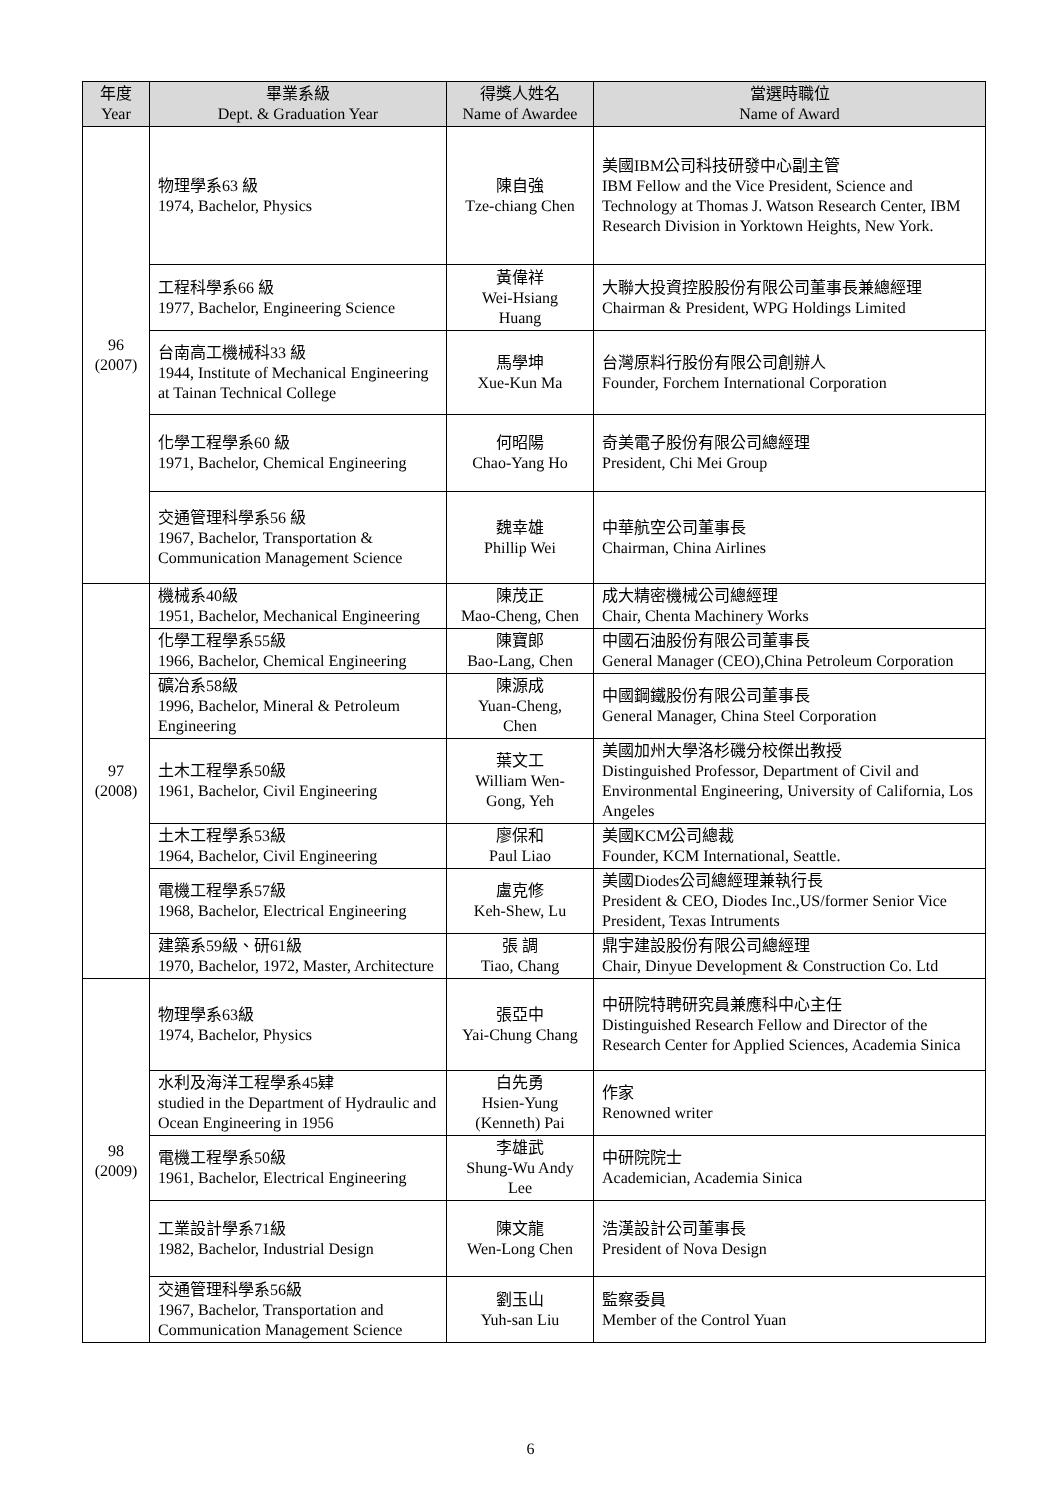| 年度 Year | 畢業系級 Dept. & Graduation Year | 得獎人姓名 Name of Awardee | 當選時職位 Name of Award |
| --- | --- | --- | --- |
| 96 (2007) | 物理學系63 級 1974, Bachelor, Physics | 陳自強 Tze-chiang Chen | 美國IBM公司科技研發中心副主管 IBM Fellow and the Vice President, Science and Technology at Thomas J. Watson Research Center, IBM Research Division in Yorktown Heights, New York. |
| | 工程科學系66 級 1977, Bachelor, Engineering Science | 黃偉祥 Wei-Hsiang Huang | 大聯大投資控股股份有限公司董事長兼總經理 Chairman & President, WPG Holdings Limited |
| | 台南高工機械科33 級 1944, Institute of Mechanical Engineering at Tainan Technical College | 馬學坤 Xue-Kun Ma | 台灣原料行股份有限公司創辦人 Founder, Forchem International Corporation |
| | 化學工程學系60 級 1971, Bachelor, Chemical Engineering | 何昭陽 Chao-Yang Ho | 奇美電子股份有限公司總經理 President, Chi Mei Group |
| | 交通管理科學系56 級 1967, Bachelor, Transportation & Communication Management Science | 魏幸雄 Phillip Wei | 中華航空公司董事長 Chairman, China Airlines |
| 97 (2008) | 機械系40級 1951, Bachelor, Mechanical Engineering | 陳茂正 Mao-Cheng, Chen | 成大精密機械公司總經理 Chair, Chenta Machinery Works |
| | 化學工程學系55級 1966, Bachelor, Chemical Engineering | 陳寶郎 Bao-Lang, Chen | 中國石油股份有限公司董事長 General Manager (CEO),China Petroleum Corporation |
| | 礦冶系58級 1996, Bachelor, Mineral & Petroleum Engineering | 陳源成 Yuan-Cheng, Chen | 中國鋼鐵股份有限公司董事長 General Manager, China Steel Corporation |
| | 土木工程學系50級 1961, Bachelor, Civil Engineering | 葉文工 William Wen- Gong, Yeh | 美國加州大學洛杉磯分校傑出教授 Distinguished Professor, Department of Civil and Environmental Engineering, University of California, Los Angeles |
| | 土木工程學系53級 1964, Bachelor, Civil Engineering | 廖保和 Paul Liao | 美國KCM公司總裁 Founder, KCM International, Seattle. |
| | 電機工程學系57級 1968, Bachelor, Electrical Engineering | 盧克修 Keh-Shew, Lu | 美國Diodes公司總經理兼執行長 President & CEO, Diodes Inc.,US/former Senior Vice President, Texas Intruments |
| | 建築系59級、研61級 1970, Bachelor, 1972, Master, Architecture | 張 調 Tiao, Chang | 鼎宇建設股份有限公司總經理 Chair, Dinyue Development & Construction Co. Ltd |
| 98 (2009) | 物理學系63級 1974, Bachelor, Physics | 張亞中 Yai-Chung Chang | 中研院特聘研究員兼應科中心主任 Distinguished Research Fellow and Director of the Research Center for Applied Sciences, Academia Sinica |
| | 水利及海洋工程學系45肄 studied in the Department of Hydraulic and Ocean Engineering in 1956 | 白先勇 Hsien-Yung (Kenneth) Pai | 作家 Renowned writer |
| | 電機工程學系50級 1961, Bachelor, Electrical Engineering | 李雄武 Shung-Wu Andy Lee | 中研院院士 Academician, Academia Sinica |
| | 工業設計學系71級 1982, Bachelor, Industrial Design | 陳文龍 Wen-Long Chen | 浩漢設計公司董事長 President of Nova Design |
| | 交通管理科學系56級 1967, Bachelor, Transportation and Communication Management Science | 劉玉山 Yuh-san Liu | 監察委員 Member of the Control Yuan |
6